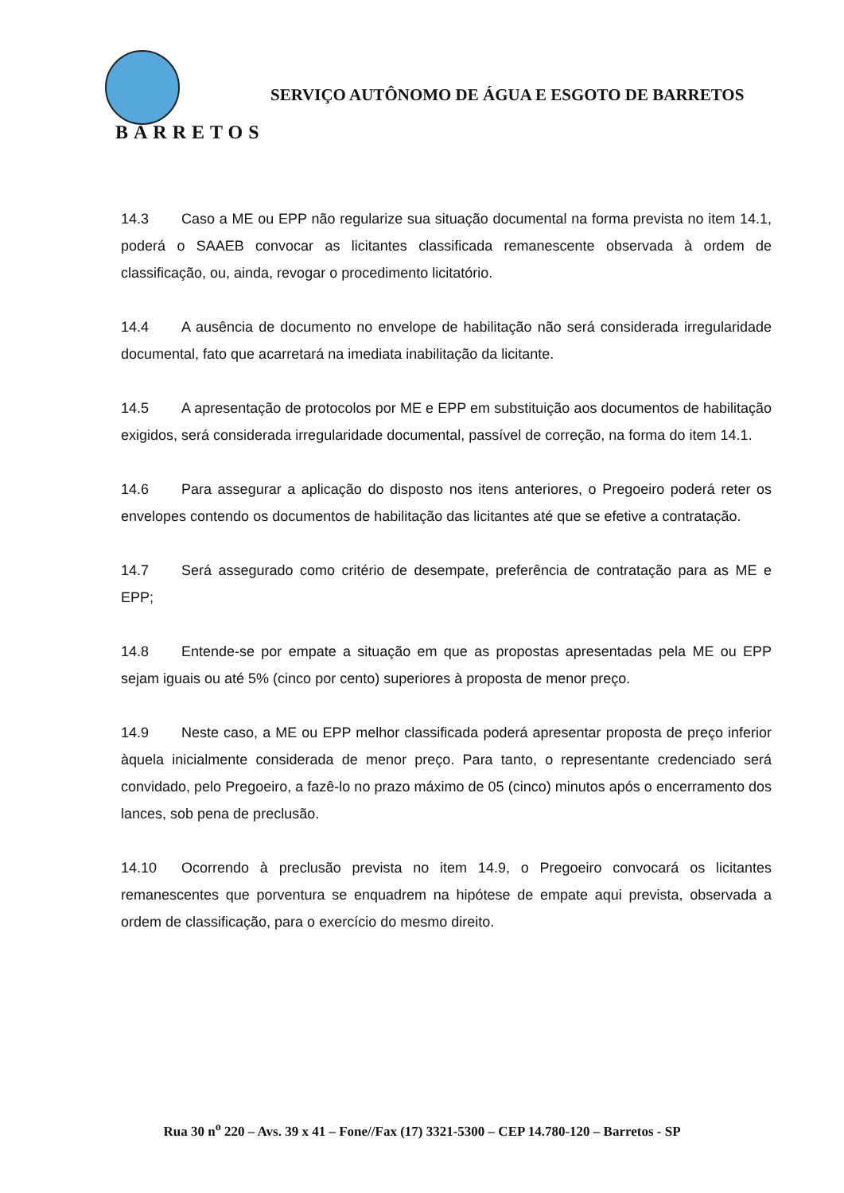BARRETOS
SERVIÇO AUTÔNOMO DE ÁGUA E ESGOTO DE BARRETOS
14.3 Caso a ME ou EPP não regularize sua situação documental na forma prevista no item 14.1, poderá o SAAEB convocar as licitantes classificada remanescente observada à ordem de classificação, ou, ainda, revogar o procedimento licitatório.
14.4 A ausência de documento no envelope de habilitação não será considerada irregularidade documental, fato que acarretará na imediata inabilitação da licitante.
14.5 A apresentação de protocolos por ME e EPP em substituição aos documentos de habilitação exigidos, será considerada irregularidade documental, passível de correção, na forma do item 14.1.
14.6 Para assegurar a aplicação do disposto nos itens anteriores, o Pregoeiro poderá reter os envelopes contendo os documentos de habilitação das licitantes até que se efetive a contratação.
14.7 Será assegurado como critério de desempate, preferência de contratação para as ME e EPP;
14.8 Entende-se por empate a situação em que as propostas apresentadas pela ME ou EPP sejam iguais ou até 5% (cinco por cento) superiores à proposta de menor preço.
14.9 Neste caso, a ME ou EPP melhor classificada poderá apresentar proposta de preço inferior àquela inicialmente considerada de menor preço. Para tanto, o representante credenciado será convidado, pelo Pregoeiro, a fazê-lo no prazo máximo de 05 (cinco) minutos após o encerramento dos lances, sob pena de preclusão.
14.10 Ocorrendo à preclusão prevista no item 14.9, o Pregoeiro convocará os licitantes remanescentes que porventura se enquadrem na hipótese de empate aqui prevista, observada a ordem de classificação, para o exercício do mesmo direito.
Rua 30 n<sup>o</sup> 220 – Avs. 39 x 41 – Fone//Fax (17) 3321-5300 – CEP 14.780-120 – Barretos - SP